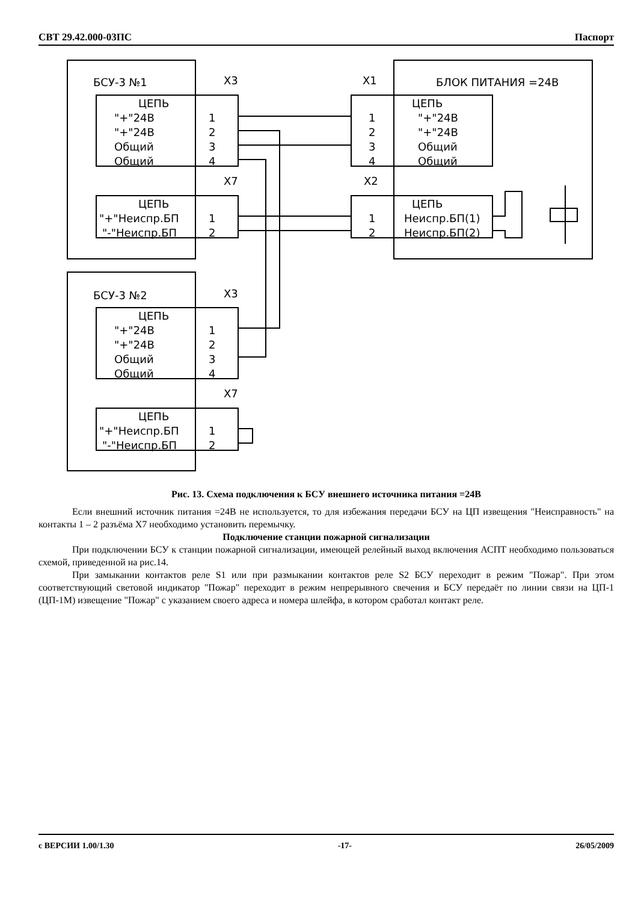СВТ 29.42.000-03ПС Паспорт
БСУ-3 №1
X3
X1
БЛОК ПИТАНИЯ =24В
ЦЕПЬ
"+"24В
"+"24В
Общий
Общий
1
2
3
4
ЦЕПЬ
"+"24В
"+"24В
Общий
Общий
1
2
3
4
X7
X2
ЦЕПЬ
"+"Неиспр.БП
"-"Неиспр.БП
1
2
ЦЕПЬ
Неиспр.БП(1)
Неиспр.БП(2)
1
2
БСУ-3 №2
X3
ЦЕПЬ
"+"24В
"+"24В
Общий
Общий
1
2
3
4
X7
ЦЕПЬ
"+"Неиспр.БП
"-"Неиспр.БП
1
2
Рис. 13. Схема подключения к БСУ внешнего источника питания =24В
Если внешний источник питания =24В не используется, то для избежания передачи БСУ на ЦП извещения "Неисправность" на контакты 1 – 2 разъёма X7 необходимо установить перемычку.
Подключение станции пожарной сигнализации
При подключении БСУ к станции пожарной сигнализации, имеющей релейный выход включения АСПТ необходимо пользоваться схемой, приведенной на рис.14.
При замыкании контактов реле S1 или при размыкании контактов реле S2 БСУ переходит в режим "Пожар". При этом соответствующий световой индикатор "Пожар" переходит в режим непрерывного свечения и БСУ передаёт по линии связи на ЦП-1 (ЦП-1М) извещение "Пожар" с указанием своего адреса и номера шлейфа, в котором сработал контакт реле.
с ВЕРСИИ 1.00/1.30 -17- 26/05/2009